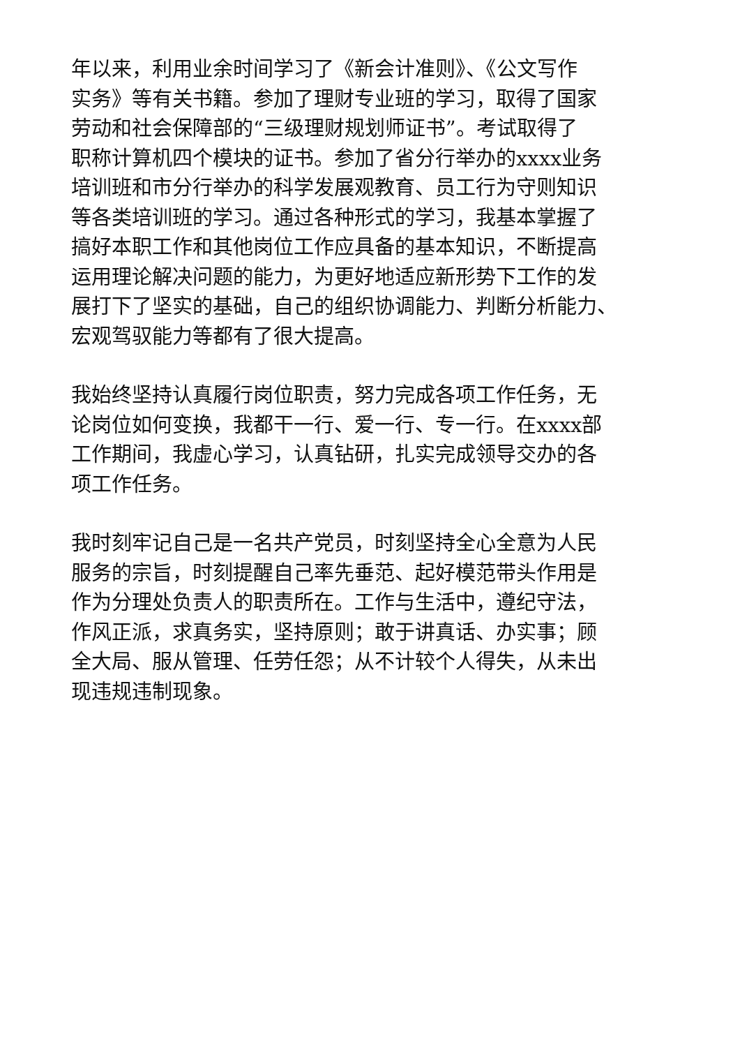年以来，利用业余时间学习了《新会计准则》、《公文写作
实务》等有关书籍。参加了理财专业班的学习，取得了国家
劳动和社会保障部的“三级理财规划师证书”。考试取得了
职称计算机四个模块的证书。参加了省分行举办的xxxx业务
培训班和市分行举办的科学发展观教育、员工行为守则知识
等各类培训班的学习。通过各种形式的学习，我基本掌握了
搞好本职工作和其他岗位工作应具备的基本知识，不断提高
运用理论解决问题的能力，为更好地适应新形势下工作的发
展打下了坚实的基础，自己的组织协调能力、判断分析能力、
宏观驾驭能力等都有了很大提高。
我始终坚持认真履行岗位职责，努力完成各项工作任务，无
论岗位如何变换，我都干一行、爱一行、专一行。在xxxx部
工作期间，我虚心学习，认真钻研，扎实完成领导交办的各
项工作任务。
我时刻牢记自己是一名共产党员，时刻坚持全心全意为人民
服务的宗旨，时刻提醒自己率先垂范、起好模范带头作用是
作为分理处负责人的职责所在。工作与生活中，遵纪守法，
作风正派，求真务实，坚持原则；敢于讲真话、办实事；顾
全大局、服从管理、任劳任怨；从不计较个人得失，从未出
现违规违制现象。